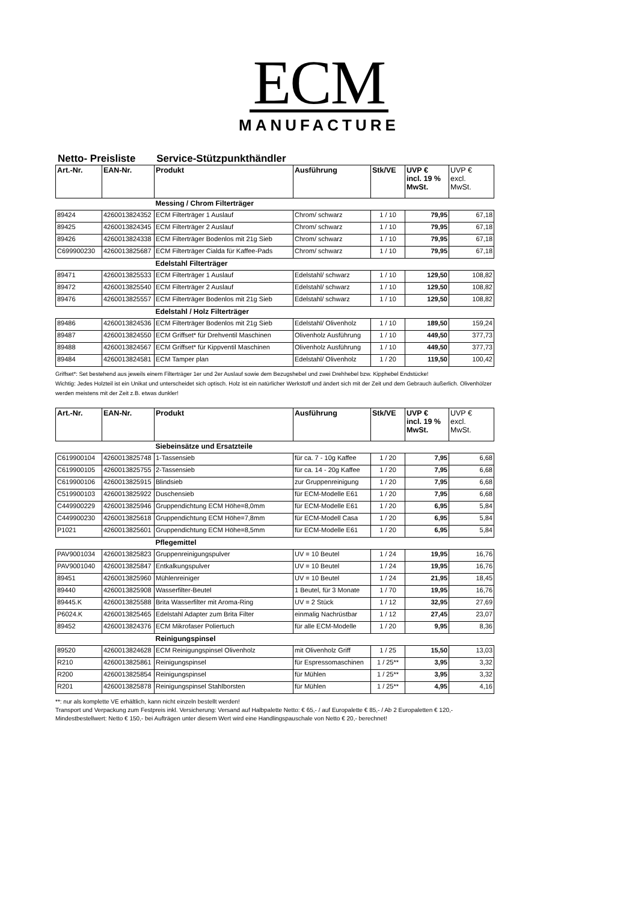ECM
MANUFACTURE
Netto- Preisliste Service-Stützpunkthändler
| Art.-Nr. | EAN-Nr. | Produkt | Ausführung | Stk/VE | UVP € incl. 19 % MwSt. | UVP € excl. MwSt. |
| --- | --- | --- | --- | --- | --- | --- |
| | | Messing / Chrom Filterträger | | | | |
| 89424 | 4260013824352 | ECM Filterträger 1 Auslauf | Chrom/ schwarz | 1 / 10 | 79,95 | 67,18 |
| 89425 | 4260013824345 | ECM Filterträger 2 Auslauf | Chrom/ schwarz | 1 / 10 | 79,95 | 67,18 |
| 89426 | 4260013824338 | ECM Filterträger Bodenlos mit 21g Sieb | Chrom/ schwarz | 1 / 10 | 79,95 | 67,18 |
| C699900230 | 4260013825687 | ECM Filterträger Cialda für Kaffee-Pads | Chrom/ schwarz | 1 / 10 | 79,95 | 67,18 |
| | | Edelstahl Filterträger | | | | |
| 89471 | 4260013825533 | ECM Filterträger 1 Auslauf | Edelstahl/ schwarz | 1 / 10 | 129,50 | 108,82 |
| 89472 | 4260013825540 | ECM Filterträger 2 Auslauf | Edelstahl/ schwarz | 1 / 10 | 129,50 | 108,82 |
| 89476 | 4260013825557 | ECM Filterträger Bodenlos mit 21g Sieb | Edelstahl/ schwarz | 1 / 10 | 129,50 | 108,82 |
| | | Edelstahl / Holz Filterträger | | | | |
| 89486 | 4260013824536 | ECM Filterträger Bodenlos mit 21g Sieb | Edelstahl/ Olivenholz | 1 / 10 | 189,50 | 159,24 |
| 89487 | 4260013824550 | ECM Griffset* für Drehventil Maschinen | Olivenholz Ausführung | 1 / 10 | 449,50 | 377,73 |
| 89488 | 4260013824567 | ECM Griffset* für Kippventil Maschinen | Olivenholz Ausführung | 1 / 10 | 449,50 | 377,73 |
| 89484 | 4260013824581 | ECM Tamper plan | Edelstahl/ Olivenholz | 1 / 20 | 119,50 | 100,42 |
Griffset*: Set bestehend aus jeweils einem Filterträger 1er und 2er Auslauf sowie dem Bezugshebel und zwei Drehhebel bzw. Kipphebel Endstücke!
Wichtig: Jedes Holzteil ist ein Unikat und unterscheidet sich optisch. Holz ist ein natürlicher Werkstoff und ändert sich mit der Zeit und dem Gebrauch äußerlich. Olivenhölzer werden meistens mit der Zeit z.B. etwas dunkler!
| Art.-Nr. | EAN-Nr. | Produkt | Ausführung | Stk/VE | UVP € incl. 19 % MwSt. | UVP € excl. MwSt. |
| --- | --- | --- | --- | --- | --- | --- |
| | | Siebeinsätze und Ersatzteile | | | | |
| C619900104 | 4260013825748 | 1-Tassensieb | für ca. 7 - 10g Kaffee | 1 / 20 | 7,95 | 6,68 |
| C619900105 | 4260013825755 | 2-Tassensieb | für ca. 14 - 20g Kaffee | 1 / 20 | 7,95 | 6,68 |
| C619900106 | 4260013825915 | Blindsieb | zur Gruppenreinigung | 1 / 20 | 7,95 | 6,68 |
| C519900103 | 4260013825922 | Duschensieb | für ECM-Modelle E61 | 1 / 20 | 7,95 | 6,68 |
| C449900229 | 4260013825946 | Gruppendichtung ECM Höhe=8,0mm | für ECM-Modelle E61 | 1 / 20 | 6,95 | 5,84 |
| C449900230 | 4260013825618 | Gruppendichtung ECM Höhe=7,8mm | für ECM-Modell Casa | 1 / 20 | 6,95 | 5,84 |
| P1021 | 4260013825601 | Gruppendichtung ECM Höhe=8,5mm | für ECM-Modelle E61 | 1 / 20 | 6,95 | 5,84 |
| | | Pflegemittel | | | | |
| PAV9001034 | 4260013825823 | Gruppenreinigungspulver | UV = 10 Beutel | 1 / 24 | 19,95 | 16,76 |
| PAV9001040 | 4260013825847 | Entkalkungspulver | UV = 10 Beutel | 1 / 24 | 19,95 | 16,76 |
| 89451 | 4260013825960 | Mühlenreiniger | UV = 10 Beutel | 1 / 24 | 21,95 | 18,45 |
| 89440 | 4260013825908 | Wasserfilter-Beutel | 1 Beutel, für 3 Monate | 1 / 70 | 19,95 | 16,76 |
| 89445.K | 4260013825588 | Brita Wasserfilter mit Aroma-Ring | UV = 2 Stück | 1 / 12 | 32,95 | 27,69 |
| P6024.K | 4260013825465 | Edelstahl Adapter zum Brita Filter | einmalig Nachrüstbar | 1 / 12 | 27,45 | 23,07 |
| 89452 | 4260013824376 | ECM Mikrofaser Poliertuch | für alle ECM-Modelle | 1 / 20 | 9,95 | 8,36 |
| | | Reinigungspinsel | | | | |
| 89520 | 4260013824628 | ECM Reinigungspinsel Olivenholz | mit Olivenholz Griff | 1 / 25 | 15,50 | 13,03 |
| R210 | 4260013825861 | Reinigungspinsel | für Espressomaschinen | 1 / 25** | 3,95 | 3,32 |
| R200 | 4260013825854 | Reinigungspinsel | für Mühlen | 1 / 25** | 3,95 | 3,32 |
| R201 | 4260013825878 | Reinigungspinsel Stahlborsten | für Mühlen | 1 / 25** | 4,95 | 4,16 |
**: nur als komplette VE erhältlich, kann nicht einzeln bestellt werden!
Transport und Verpackung zum Festpreis inkl. Versicherung: Versand auf Halbpalette Netto: € 65,- / auf Europalette € 85,- / Ab 2 Europaletten € 120,-
Mindestbestellwert: Netto € 150,- bei Aufträgen unter diesem Wert wird eine Handlingspauschale von Netto € 20,- berechnet!